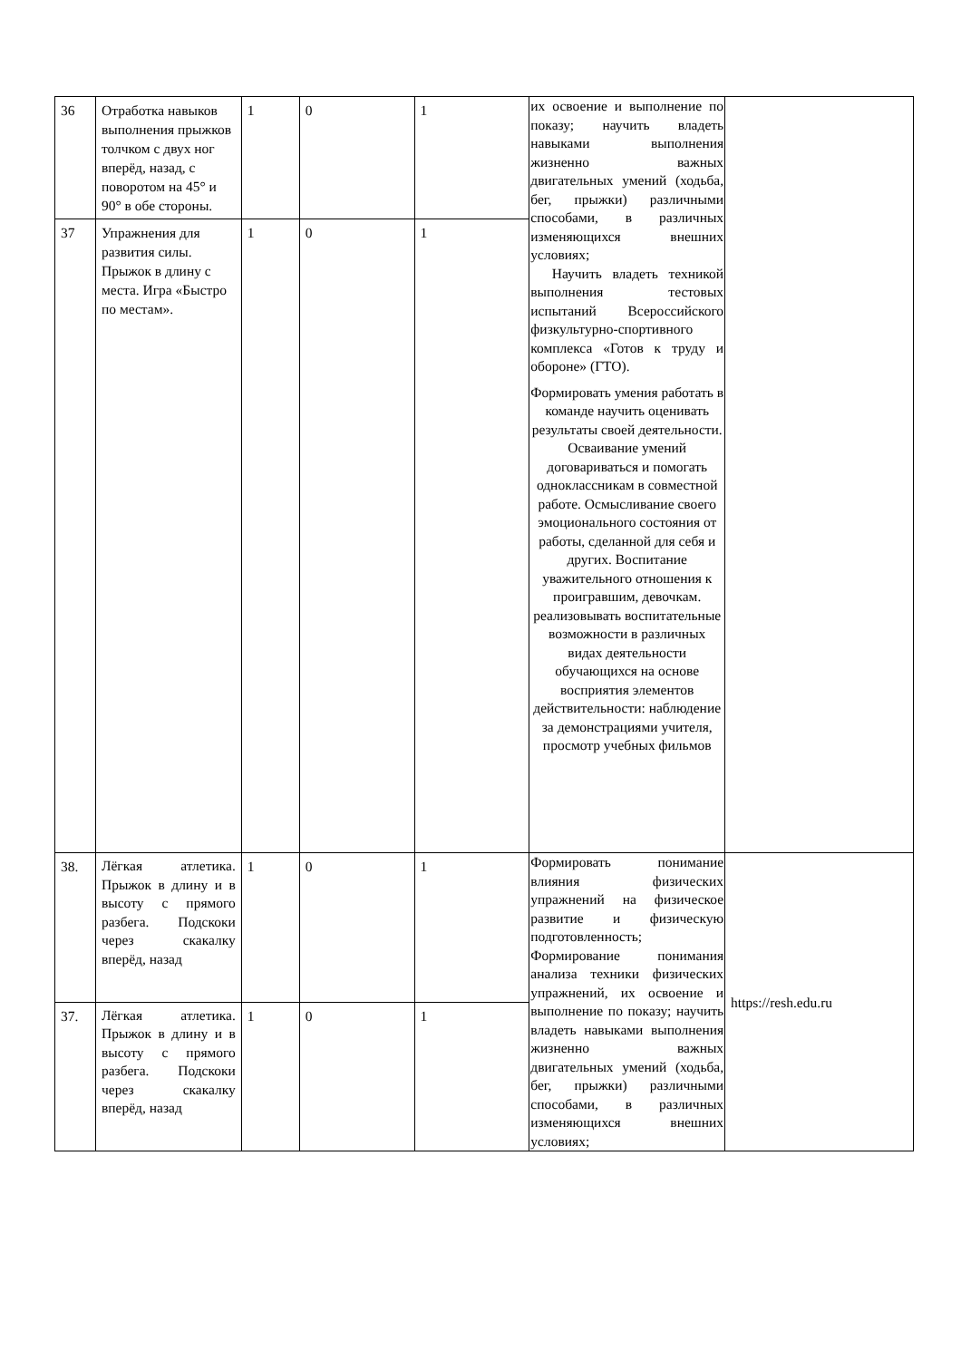| 36 | Отработка навыков выполнения прыжков толчком с двух ног вперёд, назад, с поворотом на 45° и 90° в обе стороны. | 1 | 0 | 1 | их освоение и выполнение по показу; научить владеть навыками выполнения жизненно важных двигательных умений (ходьба, бег, прыжки) различными способами, в различных изменяющихся внешних условиях; Научить владеть техникой выполнения тестовых испытаний Всероссийского физкультурно-спортивного комплекса «Готов к труду и обороне» (ГТО). Формировать умения работать в команде научить оценивать результаты своей деятельности. Осваивание умений договариваться и помогать одноклассникам в совместной работе. Осмысливание своего эмоционального состояния от работы, сделанной для себя и других. Воспитание уважительного отношения к проигравшим, девочкам. реализовывать воспитательные возможности в различных видах деятельности обучающихся на основе восприятия элементов действительности: наблюдение за демонстрациями учителя, просмотр учебных фильмов | |
| 37 | Упражнения для развития силы. Прыжок в длину с места. Игра «Быстро по местам». | 1 | 0 | 1 | | |
| 38. | Лёгкая атлетика. Прыжок в длину и в высоту с прямого разбега. Подскоки через скакалку вперёд, назад | 1 | 0 | 1 | Формировать понимание влияния физических упражнений на физическое развитие и физическую подготовленность; Формирование понимания анализа техники физических упражнений, их освоение и выполнение по показу; научить владеть навыками выполнения жизненно важных двигательных умений (ходьба, бег, прыжки) различными способами, в различных изменяющихся внешних условиях; | https://resh.edu.ru |
| 37. | Лёгкая атлетика. Прыжок в длину и в высоту с прямого разбега. Подскоки через скакалку вперёд, назад | 1 | 0 | 1 | | |